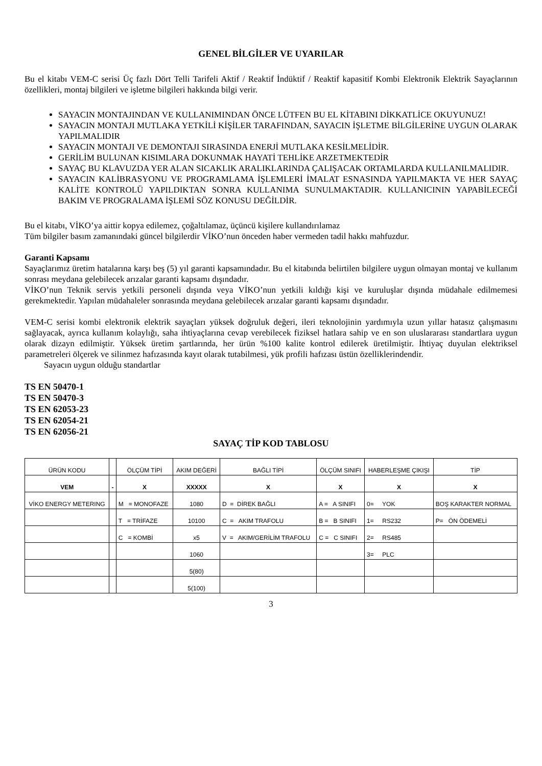GENEL BİLGİLER VE UYARILAR
Bu el kitabı VEM-C serisi Üç fazlı Dört Telli Tarifeli Aktif / Reaktif İndüktif / Reaktif kapasitif Kombi Elektronik Elektrik Sayaçlarının özellikleri, montaj bilgileri ve işletme bilgileri hakkında bilgi verir.
SAYACIN MONTAJINDAN VE KULLANIMINDAN ÖNCE LÜTFEN BU EL KİTABINI DİKKATLİCE OKUYUNUZ!
SAYACIN MONTAJI MUTLAKA YETKİLİ KİŞİLER TARAFINDAN, SAYACIN İŞLETME BİLGİLERİNE UYGUN OLARAK YAPILMALIDIR
SAYACIN MONTAJI VE DEMONTAJI SIRASINDA ENERJİ MUTLAKA KESİLMELİDİR.
GERİLİM BULUNAN KISIMLARA DOKUNMAK HAYATİ TEHLİKE ARZETMEKTEDİR
SAYAÇ BU KLAVUZDA YER ALAN SICAKLIK ARALIKLARINDA ÇALIŞACAK ORTAMLARDA KULLANILMALIDIR.
SAYACIN KALİBRASYONU VE PROGRAMLAMA İŞLEMLERİ İMALAT ESNASINDA YAPILMAKTA VE HER SAYAÇ KALİTE KONTROLÜ YAPILDIKTAN SONRA KULLANIMA SUNULMAKTADIR. KULLANICININ YAPABİLECEĞİ BAKIM VE PROGRALAMA İŞLEMİ SÖZ KONUSU DEĞİLDİR.
Bu el kitabı, VİKO’ya aittir kopya edilemez, çoğaltılamaz, üçüncü kişilere kullandırılamaz
Tüm bilgiler basım zamanındaki güncel bilgilerdir VİKO’nun önceden haber vermeden tadil hakkı mahfuzdur.
Garanti Kapsamı
Sayaçlarımız üretim hatalarına karşı beş (5) yıl garanti kapsamındadır. Bu el kitabında belirtilen bilgilere uygun olmayan montaj ve kullanım sonrası meydana gelebilecek arızalar garanti kapsamı dışındadır.
VİKO’nun Teknik servis yetkili personeli dışında veya VİKO’nun yetkili kıldığı kişi ve kuruluşlar dışında müdahale edilmemesi gerekmektedir. Yapılan müdahaleler sonrasında meydana gelebilecek arızalar garanti kapsamı dışındadır.
VEM-C serisi kombi elektronik elektrik sayaçları yüksek doğruluk değeri, ileri teknolojinin yardımıyla uzun yıllar hatasız çalışmasını sağlayacak, ayrıca kullanım kolaylığı, saha ihtiyaçlarına cevap verebilecek fiziksel hatlara sahip ve en son uluslararası standartlara uygun olarak dizayn edilmiştir. Yüksek üretim şartlarında, her ürün %100 kalite kontrol edilerek üretilmiştir. İhtiyaç duyulan elektriksel parametreleri ölçerek ve silinmez hafızasında kayıt olarak tutabilmesi, yük profili hafızası üstün özelliklerindendir.
Sayacın uygun olduğu standartlar
TS EN 50470-1
TS EN 50470-3
TS EN 62053-23
TS EN 62054-21
TS EN 62056-21
SAYAÇ TİP KOD TABLOSU
| ÜRÜN KODU | | ÖLÇÜM TİPİ | AKIM DEĞERİ | BAĞLI TİPİ | ÖLÇÜM SINIFI | HABERLEŞME ÇIKIŞI | TİP |
| VEM | - | X | XXXXX | X | X | X | X |
| VİKO ENERGY METERING | | M = MONOFAZE | 1080 | D = DİREK BAĞLI | A = A SINIFI | 0= YOK | BOŞ KARAKTER NORMAL |
| | | T = TRİFAZE | 10100 | C = AKIM TRAFOLU | B = B SINIFI | 1= RS232 | P= ÖN ÖDEMELİ |
| | | C = KOMBİ | x5 | V = AKIM/GERİLİM TRAFOLU | C = C SINIFI | 2= RS485 | |
| | | | 1060 | | | 3= PLC | |
| | | | 5(80) | | | | |
| | | | 5(100) | | | | |
3